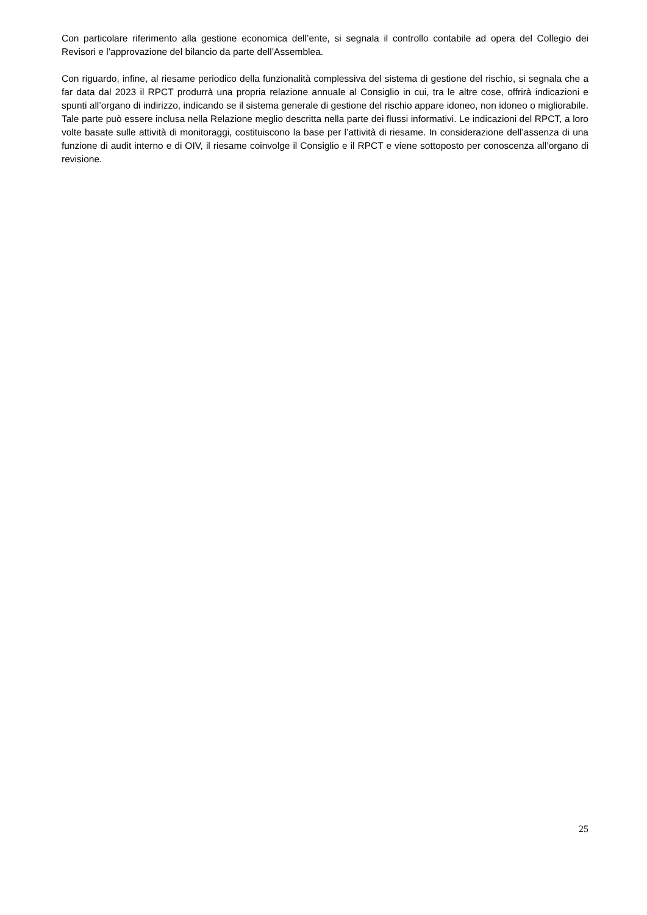Con particolare riferimento alla gestione economica dell’ente, si segnala il controllo contabile ad opera del Collegio dei Revisori e l’approvazione del bilancio da parte dell’Assemblea.
Con riguardo, infine, al riesame periodico della funzionalità complessiva del sistema di gestione del rischio, si segnala che a far data dal 2023 il RPCT produrrà una propria relazione annuale al Consiglio in cui, tra le altre cose, offrirà indicazioni e spunti all’organo di indirizzo, indicando se il sistema generale di gestione del rischio appare idoneo, non idoneo o migliorabile. Tale parte può essere inclusa nella Relazione meglio descritta nella parte dei flussi informativi. Le indicazioni del RPCT, a loro volte basate sulle attività di monitoraggi, costituiscono la base per l’attività di riesame. In considerazione dell’assenza di una funzione di audit interno e di OIV, il riesame coinvolge il Consiglio e il RPCT e viene sottoposto per conoscenza all’organo di revisione.
25